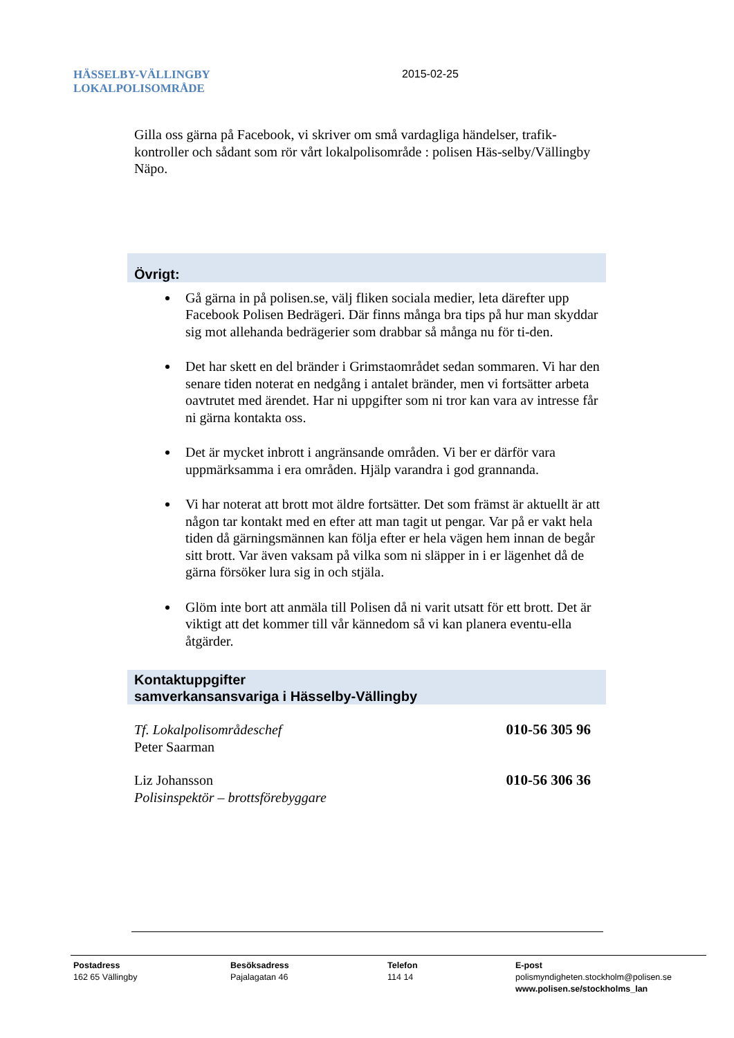HÄSSELBY-VÄLLINGBY
LOKALPOLISOMRÅDE
2015-02-25
Gilla oss gärna på Facebook, vi skriver om små vardagliga händelser, trafik-kontroller och sådant som rör vårt lokalpolisområde : polisen Häs-selby/Vällingby Näpo.
Övrigt:
Gå gärna in på polisen.se, välj fliken sociala medier, leta därefter upp Facebook Polisen Bedrägeri. Där finns många bra tips på hur man skyddar sig mot allehanda bedrägerier som drabbar så många nu för ti-den.
Det har skett en del bränder i Grimstaområdet sedan sommaren. Vi har den senare tiden noterat en nedgång i antalet bränder, men vi fortsätter arbeta oavtrutet med ärendet. Har ni uppgifter som ni tror kan vara av intresse får ni gärna kontakta oss.
Det är mycket inbrott i angränsande områden. Vi ber er därför vara uppmärksamma i era områden. Hjälp varandra i god grannanda.
Vi har noterat att brott mot äldre fortsätter. Det som främst är aktuellt är att någon tar kontakt med en efter att man tagit ut pengar. Var på er vakt hela tiden då gärningsmännen kan följa efter er hela vägen hem innan de begår sitt brott. Var även vaksam på vilka som ni släpper in i er lägenhet då de gärna försöker lura sig in och stjäla.
Glöm inte bort att anmäla till Polisen då ni varit utsatt för ett brott. Det är viktigt att det kommer till vår kännedom så vi kan planera eventu-ella åtgärder.
Kontaktuppgifter
samverkansansvariga i Hässelby-Vällingby
Tf. Lokalpolisområdeschef
Peter Saarman
010-56 305 96
Liz Johansson
Polisinspektör – brottsförebyggare
010-56 306 36
Postadress
162 65 Vällingby
Besöksadress
Pajalagatan 46
Telefon
114 14
E-post
polismyndigheten.stockholm@polisen.se
www.polisen.se/stockholms_lan